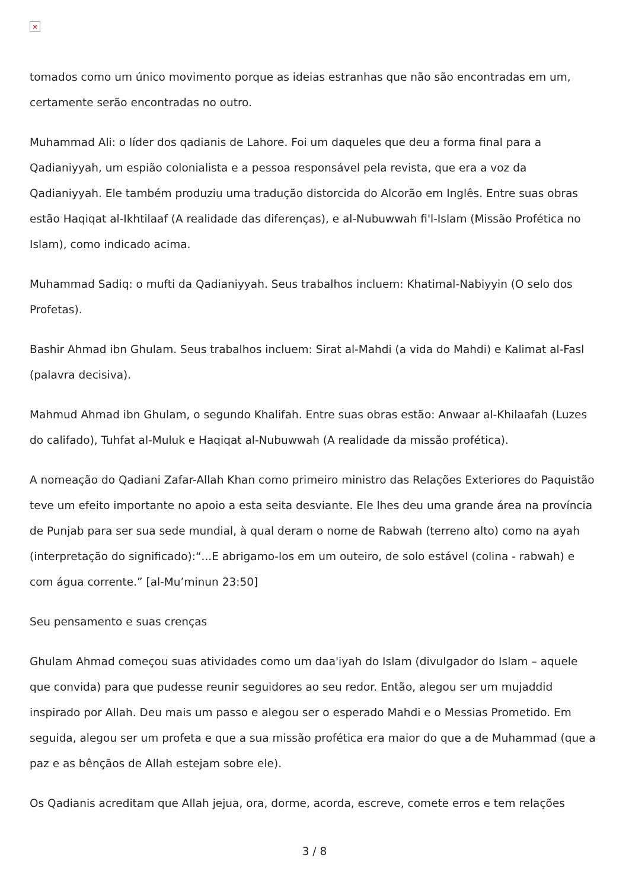×
tomados como um único movimento porque as ideias estranhas que não são encontradas em um, certamente serão encontradas no outro.
Muhammad Ali: o líder dos qadianis de Lahore. Foi um daqueles que deu a forma final para a Qadianiyyah, um espião colonialista e a pessoa responsável pela revista, que era a voz da Qadianiyyah. Ele também produziu uma tradução distorcida do Alcorão em Inglês. Entre suas obras estão Haqiqat al-Ikhtilaaf (A realidade das diferenças), e al-Nubuwwah fi'l-Islam (Missão Profética no Islam), como indicado acima.
Muhammad Sadiq: o mufti da Qadianiyyah. Seus trabalhos incluem: Khatimal-Nabiyyin (O selo dos Profetas).
Bashir Ahmad ibn Ghulam. Seus trabalhos incluem: Sirat al-Mahdi (a vida do Mahdi) e Kalimat al-Fasl (palavra decisiva).
Mahmud Ahmad ibn Ghulam, o segundo Khalifah. Entre suas obras estão: Anwaar al-Khilaafah (Luzes do califado), Tuhfat al-Muluk e Haqiqat al-Nubuwwah (A realidade da missão profética).
A nomeação do Qadiani Zafar-Allah Khan como primeiro ministro das Relações Exteriores do Paquistão teve um efeito importante no apoio a esta seita desviante. Ele lhes deu uma grande área na província de Punjab para ser sua sede mundial, à qual deram o nome de Rabwah (terreno alto) como na ayah (interpretação do significado):“...E abrigamo-los em um outeiro, de solo estável (colina - rabwah) e com água corrente.” [al-Mu’minun 23:50]
Seu pensamento e suas crenças
Ghulam Ahmad começou suas atividades como um daa'iyah do Islam (divulgador do Islam – aquele que convida) para que pudesse reunir seguidores ao seu redor. Então, alegou ser um mujaddid inspirado por Allah. Deu mais um passo e alegou ser o esperado Mahdi e o Messias Prometido. Em seguida, alegou ser um profeta e que a sua missão profética era maior do que a de Muhammad (que a paz e as bênçãos de Allah estejam sobre ele).
Os Qadianis acreditam que Allah jejua, ora, dorme, acorda, escreve, comete erros e tem relações
3 / 8